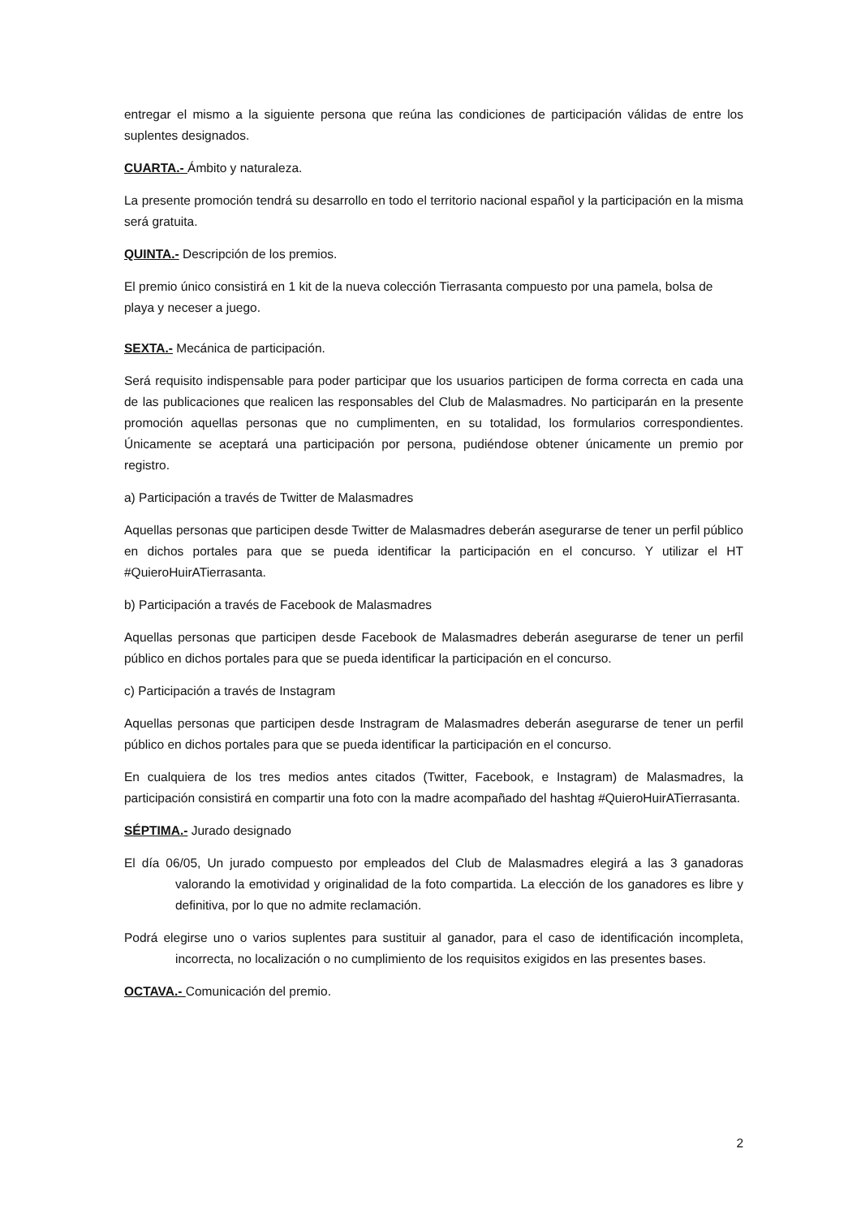entregar el mismo a la siguiente persona que reúna las condiciones de participación válidas de entre los suplentes designados.
CUARTA.- Ámbito y naturaleza.
La presente promoción tendrá su desarrollo en todo el territorio nacional español y la participación en la misma será gratuita.
QUINTA.- Descripción de los premios.
El premio único consistirá en 1 kit de la nueva colección Tierrasanta compuesto por una pamela, bolsa de playa y neceser a juego.
SEXTA.- Mecánica de participación.
Será requisito indispensable para poder participar que los usuarios participen de forma correcta en cada una de las publicaciones que realicen las responsables del Club de Malasmadres. No participarán en la presente promoción aquellas personas que no cumplimenten, en su totalidad, los formularios correspondientes. Únicamente se aceptará una participación por persona, pudiéndose obtener únicamente un premio por registro.
a) Participación a través de Twitter de Malasmadres
Aquellas personas que participen desde Twitter de Malasmadres deberán asegurarse de tener un perfil público en dichos portales para que se pueda identificar la participación en el concurso. Y utilizar el HT #QuieroHuirATierrasanta.
b) Participación a través de Facebook de Malasmadres
Aquellas personas que participen desde Facebook de Malasmadres deberán asegurarse de tener un perfil público en dichos portales para que se pueda identificar la participación en el concurso.
c) Participación a través de Instagram
Aquellas personas que participen desde Instragram de Malasmadres deberán asegurarse de tener un perfil público en dichos portales para que se pueda identificar la participación en el concurso.
En cualquiera de los tres medios antes citados (Twitter, Facebook, e Instagram) de Malasmadres, la participación consistirá en compartir una foto con la madre acompañado del hashtag #QuieroHuirATierrasanta.
SÉPTIMA.- Jurado designado
El día 06/05, Un jurado compuesto por empleados del Club de Malasmadres elegirá a las 3 ganadoras valorando la emotividad y originalidad de la foto compartida. La elección de los ganadores es libre y definitiva, por lo que no admite reclamación.
Podrá elegirse uno o varios suplentes para sustituir al ganador, para el caso de identificación incompleta, incorrecta, no localización o no cumplimiento de los requisitos exigidos en las presentes bases.
OCTAVA.- Comunicación del premio.
2